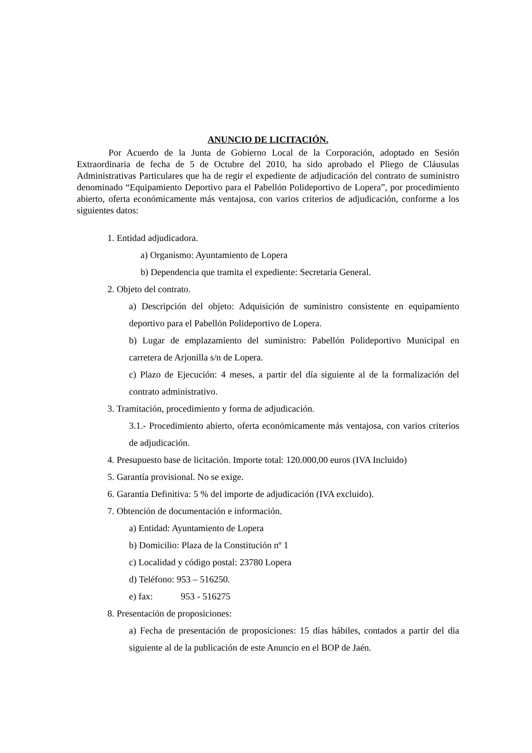ANUNCIO DE LICITACIÓN.
Por Acuerdo de la Junta de Gobierno Local de la Corporación, adoptado en Sesión Extraordinaria de fecha de 5 de Octubre del 2010, ha sido aprobado el Pliego de Cláusulas Administrativas Particulares que ha de regir el expediente de adjudicación del contrato de suministro denominado “Equipamiento Deportivo para el Pabellón Polideportivo de Lopera”, por procedimiento abierto, oferta económicamente más ventajosa, con varios criterios de adjudicación, conforme a los siguientes datos:
1. Entidad adjudicadora.
a) Organismo: Ayuntamiento de Lopera
b) Dependencia que tramita el expediente: Secretaria General.
2. Objeto del contrato.
a) Descripción del objeto: Adquisición de suministro consistente en equipamiento deportivo para el Pabellón Polideportivo de Lopera.
b) Lugar de emplazamiento del suministro: Pabellón Polideportivo Municipal en carretera de Arjonilla s/n de Lopera.
c) Plazo de Ejecución: 4 meses, a partir del día siguiente al de la formalización del contrato administrativo.
3. Tramitación, procedimiento y forma de adjudicación.
3.1.- Procedimiento abierto, oferta económicamente más ventajosa, con varios criterios de adjudicación.
4. Presupuesto base de licitación. Importe total: 120.000,00 euros (IVA Incluido)
5. Garantía provisional. No se exige.
6. Garantía Definitiva: 5 % del importe de adjudicación (IVA excluido).
7. Obtención de documentación e información.
a) Entidad: Ayuntamiento de Lopera
b) Domicilio: Plaza de la Constitución nº 1
c) Localidad y código postal: 23780 Lopera
d) Teléfono: 953 – 516250.
e) fax: 953 - 516275
8. Presentación de proposiciones:
a) Fecha de presentación de proposiciones: 15 días hábiles, contados a partir del día siguiente al de la publicación de este Anuncio en el BOP de Jaén.